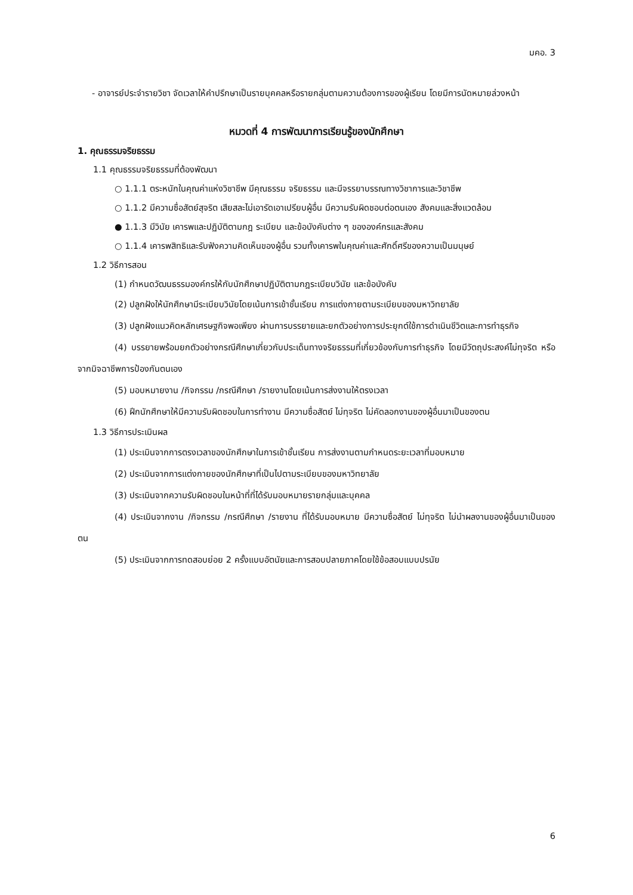มคอ. 3
- อาจารย์ประจำรายวิชา จัดเวลาให้คำปรึกษาเป็นรายบุคคลหรือรายกลุ่มตามความต้องการของผู้เรียน โดยมีการนัดหมายล่วงหน้า
หมวดที่ 4 การพัฒนาการเรียนรู้ของนักศึกษา
1. คุณธรรมจริยธรรม
1.1 คุณธรรมจริยธรรมที่ต้องพัฒนา
○ 1.1.1 ตระหนักในคุณค่าแห่งวิชาชีพ มีคุณธรรม จริยธรรม และมีจรรยาบรรณทางวิชาการและวิชาชีพ
○ 1.1.2 มีความซื่อสัตย์สุจริต เสียสละไม่เอารัดเอาเปรียบผู้อื่น มีความรับผิดชอบต่อตนเอง สังคมและสิ่งแวดล้อม
● 1.1.3 มีวินัย เคารพและปฏิบัติตามกฎ ระเบียบ และข้อบังคับต่าง ๆ ขององค์กรและสังคม
○ 1.1.4 เคารพสิทธิและรับฟังความคิดเห็นของผู้อื่น รวมทั้งเคารพในคุณค่าและศักดิ์ศรีของความเป็นมนุษย์
1.2 วิธีการสอน
(1) กำหนดวัฒนธรรมองค์กรให้กับนักศึกษาปฏิบัติตามกฎระเบียบวินัย และข้อบังคับ
(2) ปลูกฝังให้นักศึกษามีระเบียบวินัยโดยเน้นการเข้าชั้นเรียน การแต่งกายตามระเบียบของมหาวิทยาลัย
(3) ปลูกฝังแนวคิดหลักเศรษฐกิจพอเพียง ผ่านการบรรยายและยกตัวอย่างการประยุกต์ใช้การดำเนินชีวิตและการทำธุรกิจ
(4) บรรยายพร้อมยกตัวอย่างกรณีศึกษาเกี่ยวกับประเด็นทางจริยธรรมที่เกี่ยวข้องกับการทำธุรกิจ โดยมีวัตถุประสงค์ไม่ทุจริต หรือจากมิจฉาชีพการป้องกันตนเอง
(5) มอบหมายงาน /กิจกรรม /กรณีศึกษา /รายงานโดยเน้นการส่งงานให้ตรงเวลา
(6) ฝึกนักศึกษาให้มีความรับผิดชอบในการทำงาน มีความซื่อสัตย์ ไม่ทุจริต ไม่คัดลอกงานของผู้อื่นมาเป็นของตน
1.3 วิธีการประเมินผล
(1) ประเมินจากการตรงเวลาของนักศึกษาในการเข้าชั้นเรียน การส่งงานตามกำหนดระยะเวลาที่มอบหมาย
(2) ประเมินจากการแต่งกายของนักศึกษาที่เป็นไปตามระเบียบของมหาวิทยาลัย
(3) ประเมินจากความรับผิดชอบในหน้าที่ที่ได้รับมอบหมายรายกลุ่มและบุคคล
(4) ประเมินจากงาน /กิจกรรม /กรณีศึกษา /รายงาน ที่ได้รับมอบหมาย มีความซื่อสัตย์ ไม่ทุจริต ไม่นำผลงานของผู้อื่นมาเป็นของตน
(5) ประเมินจากการทดสอบย่อย 2 ครั้งแบบอัตนัยและการสอบปลายภาคโดยใช้ข้อสอบแบบปรนัย
6